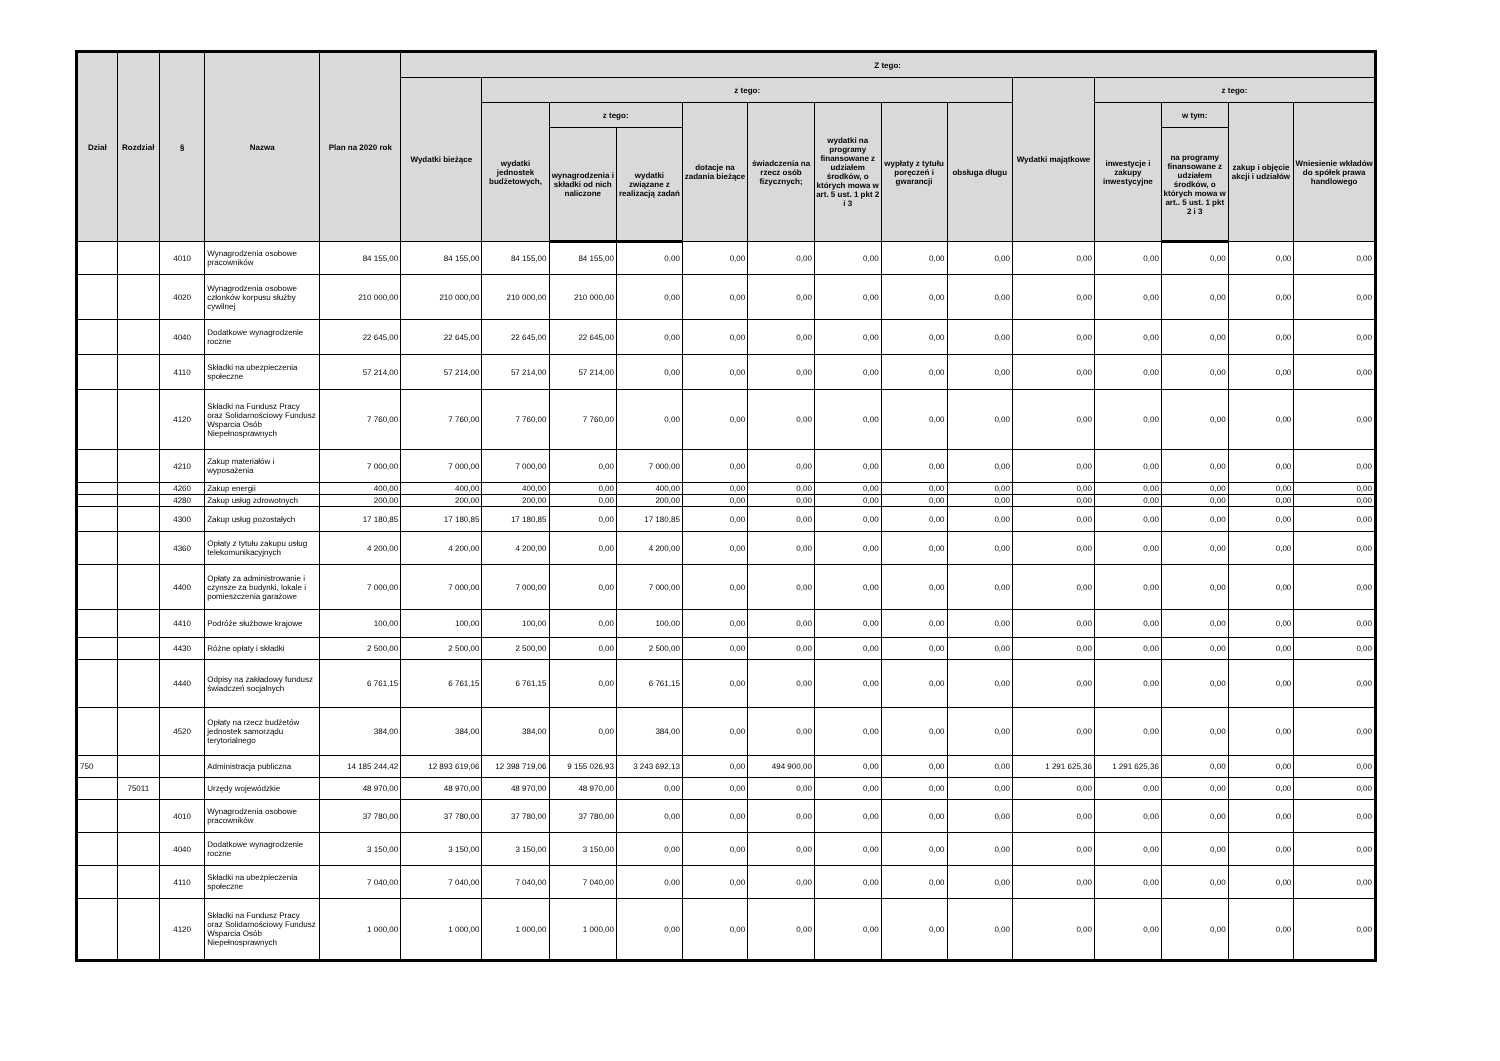| Dział | Rozdział | § | Nazwa | Plan na 2020 rok | Z tego: | | | | | | | | | | | | | |
| --- | --- | --- | --- | --- | --- | --- | --- | --- | --- | --- | --- | --- | --- | --- | --- | --- | --- | --- |
| | | | | | Wydatki bieżące | z tego: | | | | | | | | Wydatki majątkowe | z tego: | | | |
| | | | | | | wydatki jednostek budżetowych, | z tego: | | dotacje na zadania bieżące | świadczenia na rzecz osób fizycznych; | wydatki na programy finansowane z udziałem środków, o których mowa w art. 5 ust. 1 pkt 2 i 3 | wypłaty z tytułu poręczeń i gwarancji | obsługa długu | | inwestycje i zakupy inwestycyjne | w tym: | zakup i objęcie akcji i udziałów | Wniesienie wkładów do spółek prawa handlowego |
| | | | | | | | wynagrodzenia i składki od nich naliczone | wydatki związane z realizacją zadań | | | | | | | | na programy finansowane z udziałem środków, o których mowa w art.. 5 ust. 1 pkt 2 i 3 | | |
| | | 4010 | Wynagrodzenia osobowe pracowników | 84 155,00 | 84 155,00 | 84 155,00 | 84 155,00 | 0,00 | 0,00 | 0,00 | 0,00 | 0,00 | 0,00 | 0,00 | 0,00 | 0,00 | 0,00 | 0,00 |
| | | 4020 | Wynagrodzenia osobowe członków korpusu służby cywilnej | 210 000,00 | 210 000,00 | 210 000,00 | 210 000,00 | 0,00 | 0,00 | 0,00 | 0,00 | 0,00 | 0,00 | 0,00 | 0,00 | 0,00 | 0,00 | 0,00 |
| | | 4040 | Dodatkowe wynagrodzenie roczne | 22 645,00 | 22 645,00 | 22 645,00 | 22 645,00 | 0,00 | 0,00 | 0,00 | 0,00 | 0,00 | 0,00 | 0,00 | 0,00 | 0,00 | 0,00 | 0,00 |
| | | 4110 | Składki na ubezpieczenia społeczne | 57 214,00 | 57 214,00 | 57 214,00 | 57 214,00 | 0,00 | 0,00 | 0,00 | 0,00 | 0,00 | 0,00 | 0,00 | 0,00 | 0,00 | 0,00 | 0,00 |
| | | 4120 | Składki na Fundusz Pracy oraz Solidarnościowy Fundusz Wsparcia Osób Niepełnosprawnych | 7 760,00 | 7 760,00 | 7 760,00 | 7 760,00 | 0,00 | 0,00 | 0,00 | 0,00 | 0,00 | 0,00 | 0,00 | 0,00 | 0,00 | 0,00 | 0,00 |
| | | 4210 | Zakup materiałów i wyposażenia | 7 000,00 | 7 000,00 | 7 000,00 | 0,00 | 7 000,00 | 0,00 | 0,00 | 0,00 | 0,00 | 0,00 | 0,00 | 0,00 | 0,00 | 0,00 | 0,00 |
| | | 4260 | Zakup energii | 400,00 | 400,00 | 400,00 | 0,00 | 400,00 | 0,00 | 0,00 | 0,00 | 0,00 | 0,00 | 0,00 | 0,00 | 0,00 | 0,00 | 0,00 |
| | | 4280 | Zakup usług zdrowotnych | 200,00 | 200,00 | 200,00 | 0,00 | 200,00 | 0,00 | 0,00 | 0,00 | 0,00 | 0,00 | 0,00 | 0,00 | 0,00 | 0,00 | 0,00 |
| | | 4300 | Zakup usług pozostałych | 17 180,85 | 17 180,85 | 17 180,85 | 0,00 | 17 180,85 | 0,00 | 0,00 | 0,00 | 0,00 | 0,00 | 0,00 | 0,00 | 0,00 | 0,00 | 0,00 |
| | | 4360 | Opłaty z tytułu zakupu usług telekomunikacyjnych | 4 200,00 | 4 200,00 | 4 200,00 | 0,00 | 4 200,00 | 0,00 | 0,00 | 0,00 | 0,00 | 0,00 | 0,00 | 0,00 | 0,00 | 0,00 | 0,00 |
| | | 4400 | Opłaty za administrowanie i czynsze za budynki, lokale i pomieszczenia garażowe | 7 000,00 | 7 000,00 | 7 000,00 | 0,00 | 7 000,00 | 0,00 | 0,00 | 0,00 | 0,00 | 0,00 | 0,00 | 0,00 | 0,00 | 0,00 | 0,00 |
| | | 4410 | Podróże służbowe krajowe | 100,00 | 100,00 | 100,00 | 0,00 | 100,00 | 0,00 | 0,00 | 0,00 | 0,00 | 0,00 | 0,00 | 0,00 | 0,00 | 0,00 | 0,00 |
| | | 4430 | Różne opłaty i składki | 2 500,00 | 2 500,00 | 2 500,00 | 0,00 | 2 500,00 | 0,00 | 0,00 | 0,00 | 0,00 | 0,00 | 0,00 | 0,00 | 0,00 | 0,00 | 0,00 |
| | | 4440 | Odpisy na zakładowy fundusz świadczeń socjalnych | 6 761,15 | 6 761,15 | 6 761,15 | 0,00 | 6 761,15 | 0,00 | 0,00 | 0,00 | 0,00 | 0,00 | 0,00 | 0,00 | 0,00 | 0,00 | 0,00 |
| | | 4520 | Opłaty na rzecz budżetów jednostek samorządu terytorialnego | 384,00 | 384,00 | 384,00 | 0,00 | 384,00 | 0,00 | 0,00 | 0,00 | 0,00 | 0,00 | 0,00 | 0,00 | 0,00 | 0,00 | 0,00 |
| 750 | | | Administracja publiczna | 14 185 244,42 | 12 893 619,06 | 12 398 719,06 | 9 155 026,93 | 3 243 692,13 | 0,00 | 494 900,00 | 0,00 | 0,00 | 0,00 | 1 291 625,36 | 1 291 625,36 | 0,00 | 0,00 | 0,00 |
| | 75011 | | Urzędy wojewódzkie | 48 970,00 | 48 970,00 | 48 970,00 | 48 970,00 | 0,00 | 0,00 | 0,00 | 0,00 | 0,00 | 0,00 | 0,00 | 0,00 | 0,00 | 0,00 | 0,00 |
| | | 4010 | Wynagrodzenia osobowe pracowników | 37 780,00 | 37 780,00 | 37 780,00 | 37 780,00 | 0,00 | 0,00 | 0,00 | 0,00 | 0,00 | 0,00 | 0,00 | 0,00 | 0,00 | 0,00 | 0,00 |
| | | 4040 | Dodatkowe wynagrodzenie roczne | 3 150,00 | 3 150,00 | 3 150,00 | 3 150,00 | 0,00 | 0,00 | 0,00 | 0,00 | 0,00 | 0,00 | 0,00 | 0,00 | 0,00 | 0,00 | 0,00 |
| | | 4110 | Składki na ubezpieczenia społeczne | 7 040,00 | 7 040,00 | 7 040,00 | 7 040,00 | 0,00 | 0,00 | 0,00 | 0,00 | 0,00 | 0,00 | 0,00 | 0,00 | 0,00 | 0,00 | 0,00 |
| | | 4120 | Składki na Fundusz Pracy oraz Solidarnościowy Fundusz Wsparcia Osób Niepełnosprawnych | 1 000,00 | 1 000,00 | 1 000,00 | 1 000,00 | 0,00 | 0,00 | 0,00 | 0,00 | 0,00 | 0,00 | 0,00 | 0,00 | 0,00 | 0,00 | 0,00 |